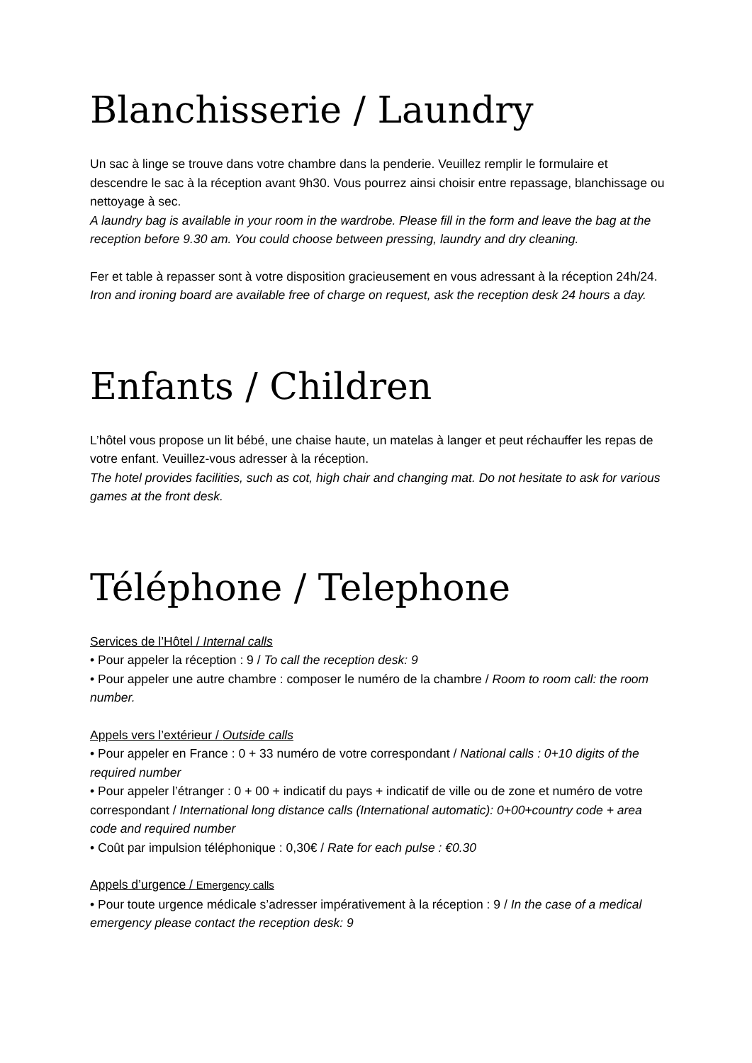Blanchisserie / Laundry
Un sac à linge se trouve dans votre chambre dans la penderie. Veuillez remplir le formulaire et descendre le sac à la réception avant 9h30. Vous pourrez ainsi choisir entre repassage, blanchissage ou nettoyage à sec.
A laundry bag is available in your room in the wardrobe. Please fill in the form and leave the bag at the reception before 9.30 am. You could choose between pressing, laundry and dry cleaning.
Fer et table à repasser sont à votre disposition gracieusement en vous adressant à la réception 24h/24.
Iron and ironing board are available free of charge on request, ask the reception desk 24 hours a day.
Enfants / Children
L’hôtel vous propose un lit bébé, une chaise haute, un matelas à langer et peut réchauffer les repas de votre enfant. Veuillez-vous adresser à la réception.
The hotel provides facilities, such as cot, high chair and changing mat. Do not hesitate to ask for various games at the front desk.
Téléphone / Telephone
Services de l’Hôtel / Internal calls
• Pour appeler la réception : 9 / To call the reception desk: 9
• Pour appeler une autre chambre : composer le numéro de la chambre / Room to room call: the room number.
Appels vers l’extérieur / Outside calls
• Pour appeler en France : 0 + 33 numéro de votre correspondant / National calls : 0+10 digits of the required number
• Pour appeler l’étranger : 0 + 00 + indicatif du pays + indicatif de ville ou de zone et numéro de votre correspondant / International long distance calls (International automatic): 0+00+country code + area code and required number
• Coût par impulsion téléphonique : 0,30€ / Rate for each pulse : €0.30
Appels d’urgence / Emergency calls
• Pour toute urgence médicale s’adresser impérativement à la réception : 9 / In the case of a medical emergency please contact the reception desk: 9